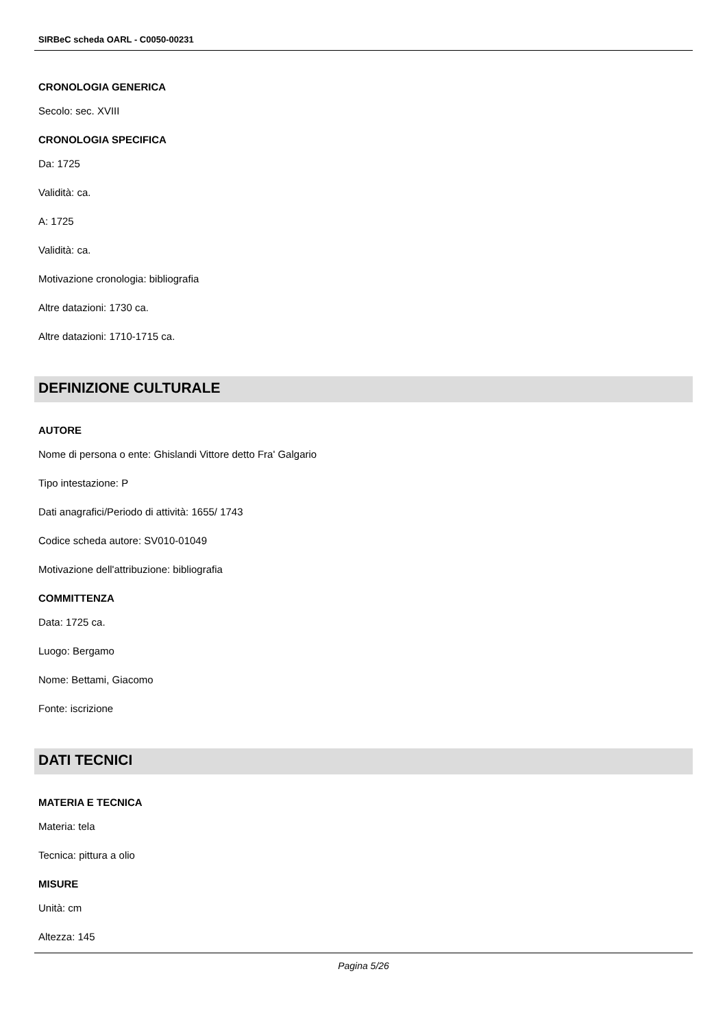SIRBeC scheda OARL - C0050-00231
CRONOLOGIA GENERICA
Secolo: sec. XVIII
CRONOLOGIA SPECIFICA
Da: 1725
Validità: ca.
A: 1725
Validità: ca.
Motivazione cronologia: bibliografia
Altre datazioni: 1730 ca.
Altre datazioni: 1710-1715 ca.
DEFINIZIONE CULTURALE
AUTORE
Nome di persona o ente: Ghislandi Vittore detto Fra' Galgario
Tipo intestazione: P
Dati anagrafici/Periodo di attività: 1655/ 1743
Codice scheda autore: SV010-01049
Motivazione dell'attribuzione: bibliografia
COMMITTENZA
Data: 1725 ca.
Luogo: Bergamo
Nome: Bettami, Giacomo
Fonte: iscrizione
DATI TECNICI
MATERIA E TECNICA
Materia: tela
Tecnica: pittura a olio
MISURE
Unità: cm
Altezza: 145
Pagina 5/26